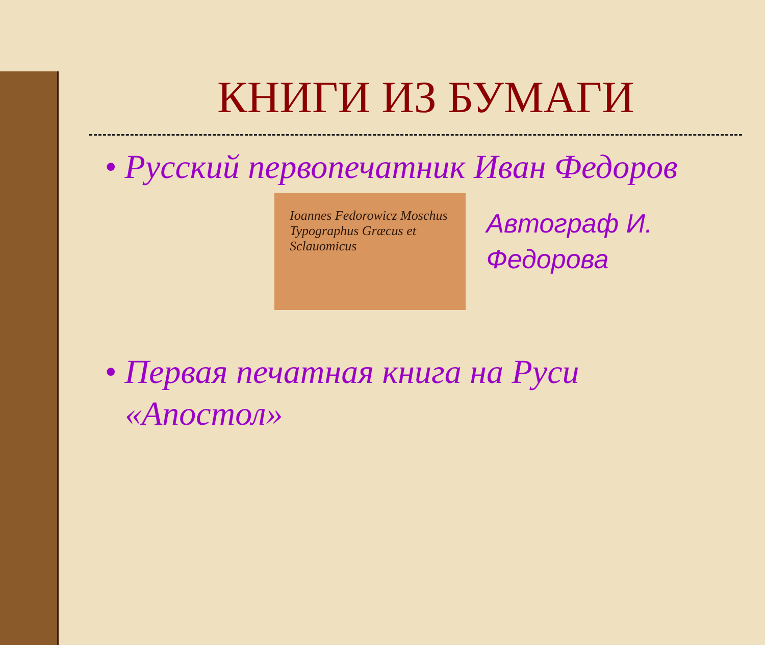КНИГИ ИЗ БУМАГИ
• Русский первопечатник Иван Федоров
Ioannes Fedorowicz Moschus Typographus Græcus et Sclauomicus
Автограф И. Федорова
• Первая печатная книга на Руси «Апостол»